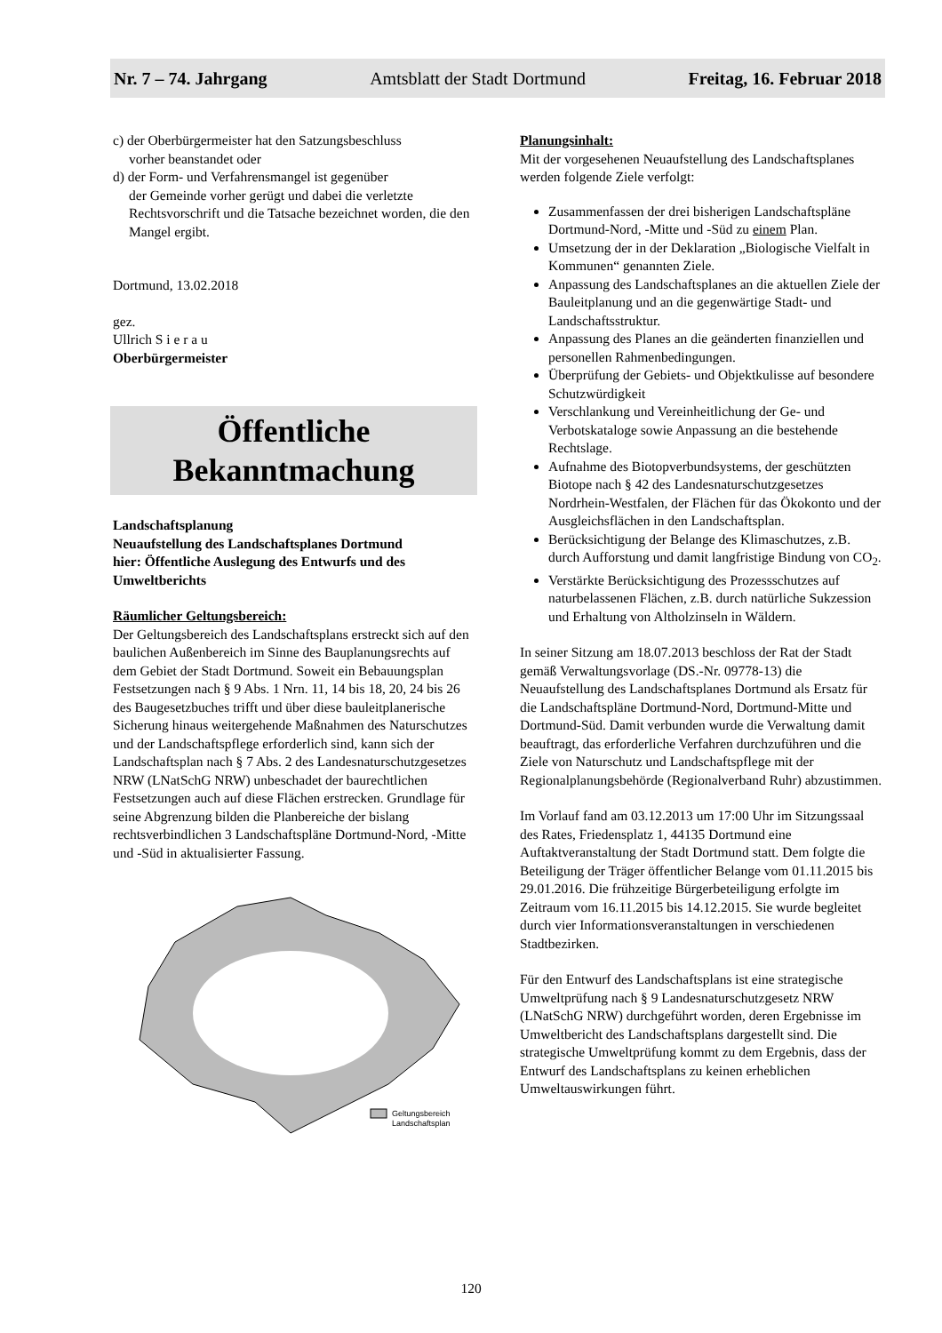Nr. 7 – 74. Jahrgang Amtsblatt der Stadt Dortmund Freitag, 16. Februar 2018
c) der Oberbürgermeister hat den Satzungsbeschluss
vorher beanstandet oder
d) der Form- und Verfahrensmangel ist gegenüber
der Gemeinde vorher gerügt und dabei die verletzte Rechtsvorschrift und die Tatsache bezeichnet worden, die den Mangel ergibt.
Dortmund, 13.02.2018
gez.
Ullrich S i e r a u
Oberbürgermeister
Öffentliche
Bekanntmachung
Landschaftsplanung
Neuaufstellung des Landschaftsplanes Dortmund
hier: Öffentliche Auslegung des Entwurfs und des Umweltberichts
Räumlicher Geltungsbereich:
Der Geltungsbereich des Landschaftsplans erstreckt sich auf den baulichen Außenbereich im Sinne des Bauplanungsrechts auf dem Gebiet der Stadt Dortmund. Soweit ein Bebauungsplan Festsetzungen nach § 9 Abs. 1 Nrn. 11, 14 bis 18, 20, 24 bis 26 des Baugesetzbuches trifft und über diese bauleitplanerische Sicherung hinaus weitergehende Maßnahmen des Naturschutzes und der Landschaftspflege erforderlich sind, kann sich der Landschaftsplan nach § 7 Abs. 2 des Landesnaturschutzgesetzes NRW (LNatSchG NRW) unbeschadet der baurechtlichen Festsetzungen auch auf diese Flächen erstrecken. Grundlage für seine Abgrenzung bilden die Planbereiche der bislang rechtsverbindlichen 3 Landschaftspläne Dortmund-Nord, -Mitte und -Süd in aktualisierter Fassung.
Geltungsbereich
Landschaftsplan
Planungsinhalt:
Mit der vorgesehenen Neuaufstellung des Landschaftsplanes werden folgende Ziele verfolgt:
Zusammenfassen der drei bisherigen Landschaftspläne Dortmund-Nord, -Mitte und -Süd zu einem Plan.
Umsetzung der in der Deklaration „Biologische Vielfalt in Kommunen“ genannten Ziele.
Anpassung des Landschaftsplanes an die aktuellen Ziele der Bauleitplanung und an die gegenwärtige Stadt- und Landschaftsstruktur.
Anpassung des Planes an die geänderten finanziellen und personellen Rahmenbedingungen.
Überprüfung der Gebiets- und Objektkulisse auf besondere Schutzwürdigkeit
Verschlankung und Vereinheitlichung der Ge- und Verbotskataloge sowie Anpassung an die bestehende Rechtslage.
Aufnahme des Biotopverbundsystems, der geschützten Biotope nach § 42 des Landesnaturschutzgesetzes Nordrhein-Westfalen, der Flächen für das Ökokonto und der Ausgleichsflächen in den Landschaftsplan.
Berücksichtigung der Belange des Klimaschutzes, z.B. durch Aufforstung und damit langfristige Bindung von CO<sub>2</sub>.
Verstärkte Berücksichtigung des Prozessschutzes auf naturbelassenen Flächen, z.B. durch natürliche Sukzession und Erhaltung von Altholzinseln in Wäldern.
In seiner Sitzung am 18.07.2013 beschloss der Rat der Stadt gemäß Verwaltungsvorlage (DS.-Nr. 09778-13) die Neuaufstellung des Landschaftsplanes Dortmund als Ersatz für die Landschaftspläne Dortmund-Nord, Dortmund-Mitte und Dortmund-Süd. Damit verbunden wurde die Verwaltung damit beauftragt, das erforderliche Verfahren durchzuführen und die Ziele von Naturschutz und Landschaftspflege mit der Regionalplanungsbehörde (Regionalverband Ruhr) abzustimmen.
Im Vorlauf fand am 03.12.2013 um 17:00 Uhr im Sitzungssaal des Rates, Friedensplatz 1, 44135 Dortmund eine Auftaktveranstaltung der Stadt Dortmund statt. Dem folgte die Beteiligung der Träger öffentlicher Belange vom 01.11.2015 bis 29.01.2016. Die frühzeitige Bürgerbeteiligung erfolgte im Zeitraum vom 16.11.2015 bis 14.12.2015. Sie wurde begleitet durch vier Informationsveranstaltungen in verschiedenen Stadtbezirken.
Für den Entwurf des Landschaftsplans ist eine strategische Umweltprüfung nach § 9 Landesnaturschutzgesetz NRW (LNatSchG NRW) durchgeführt worden, deren Ergebnisse im Umweltbericht des Landschaftsplans dargestellt sind. Die strategische Umweltprüfung kommt zu dem Ergebnis, dass der Entwurf des Landschaftsplans zu keinen erheblichen Umweltauswirkungen führt.
120